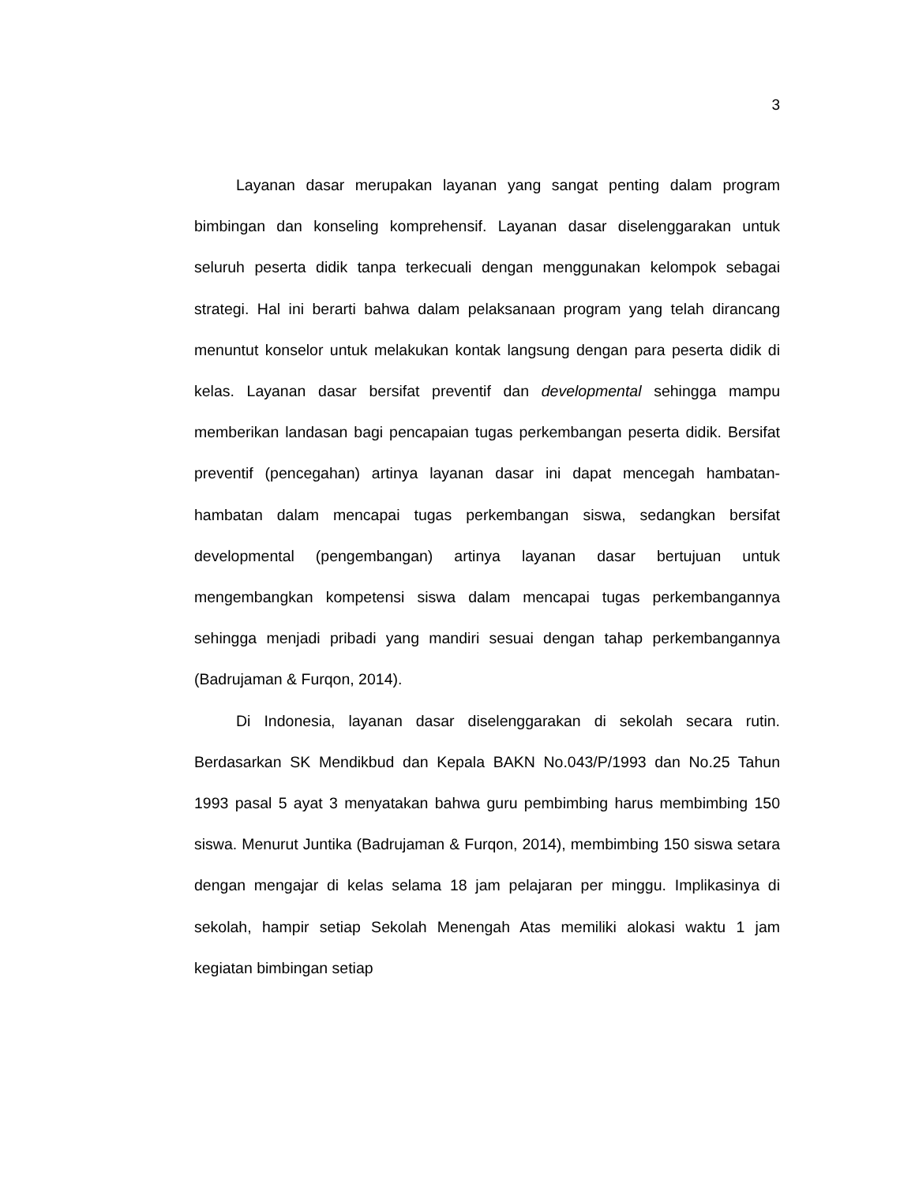3
Layanan dasar merupakan layanan yang sangat penting dalam program bimbingan dan konseling komprehensif. Layanan dasar diselenggarakan untuk seluruh peserta didik tanpa terkecuali dengan menggunakan kelompok sebagai strategi. Hal ini berarti bahwa dalam pelaksanaan program yang telah dirancang menuntut konselor untuk melakukan kontak langsung dengan para peserta didik di kelas. Layanan dasar bersifat preventif dan developmental sehingga mampu memberikan landasan bagi pencapaian tugas perkembangan peserta didik. Bersifat preventif (pencegahan) artinya layanan dasar ini dapat mencegah hambatan-hambatan dalam mencapai tugas perkembangan siswa, sedangkan bersifat developmental (pengembangan) artinya layanan dasar bertujuan untuk mengembangkan kompetensi siswa dalam mencapai tugas perkembangannya sehingga menjadi pribadi yang mandiri sesuai dengan tahap perkembangannya (Badrujaman & Furqon, 2014).
Di Indonesia, layanan dasar diselenggarakan di sekolah secara rutin. Berdasarkan SK Mendikbud dan Kepala BAKN No.043/P/1993 dan No.25 Tahun 1993 pasal 5 ayat 3 menyatakan bahwa guru pembimbing harus membimbing 150 siswa. Menurut Juntika (Badrujaman & Furqon, 2014), membimbing 150 siswa setara dengan mengajar di kelas selama 18 jam pelajaran per minggu. Implikasinya di sekolah, hampir setiap Sekolah Menengah Atas memiliki alokasi waktu 1 jam kegiatan bimbingan setiap